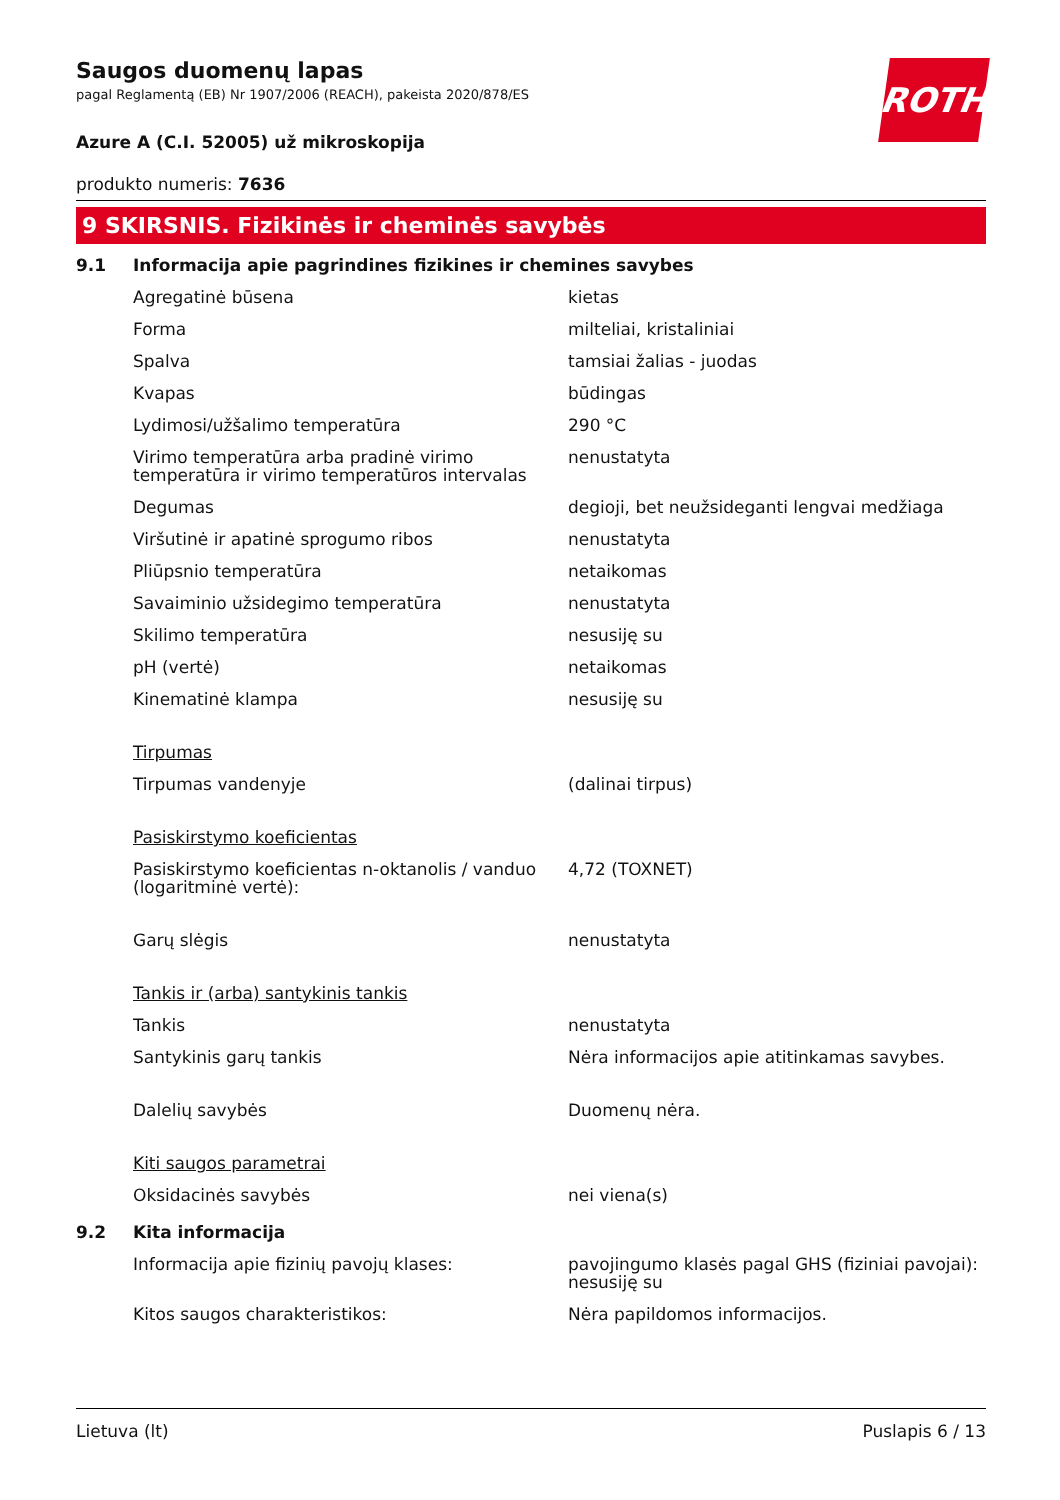ROTH
Saugos duomenų lapas
pagal Reglamentą (EB) Nr 1907/2006 (REACH), pakeista 2020/878/ES
Azure A (C.I. 52005) už mikroskopija
produkto numeris: 7636
9 SKIRSNIS. Fizikinės ir cheminės savybės
| 9.1 | Informacija apie pagrindines fizikines ir chemines savybes | |
| | Agregatinė būsena | kietas |
| | Forma | milteliai, kristaliniai |
| | Spalva | tamsiai žalias - juodas |
| | Kvapas | būdingas |
| | Lydimosi/užšalimo temperatūra | 290 °C |
| | Virimo temperatūra arba pradinė virimo temperatūra ir virimo temperatūros intervalas | nenustatyta |
| | Degumas | degioji, bet neužsideganti lengvai medžiaga |
| | Viršutinė ir apatinė sprogumo ribos | nenustatyta |
| | Pliūpsnio temperatūra | netaikomas |
| | Savaiminio užsidegimo temperatūra | nenustatyta |
| | Skilimo temperatūra | nesusiję su |
| | pH (vertė) | netaikomas |
| | Kinematinė klampa | nesusiję su |
| | Tirpumas | |
| | Tirpumas vandenyje | (dalinai tirpus) |
| | Pasiskirstymo koeficientas | |
| | Pasiskirstymo koeficientas n-oktanolis / vanduo (logaritminė vertė): | 4,72 (TOXNET) |
| | Garų slėgis | nenustatyta |
| | Tankis ir (arba) santykinis tankis | |
| | Tankis | nenustatyta |
| | Santykinis garų tankis | Nėra informacijos apie atitinkamas savybes. |
| | Dalelių savybės | Duomenų nėra. |
| | Kiti saugos parametrai | |
| | Oksidacinės savybės | nei viena(s) |
| 9.2 | Kita informacija | |
| | Informacija apie fizinių pavojų klases: | pavojingumo klasės pagal GHS (fiziniai pavojai): nesusiję su |
| | Kitos saugos charakteristikos: | Nėra papildomos informacijos. |
Lietuva (lt) Puslapis 6 / 13